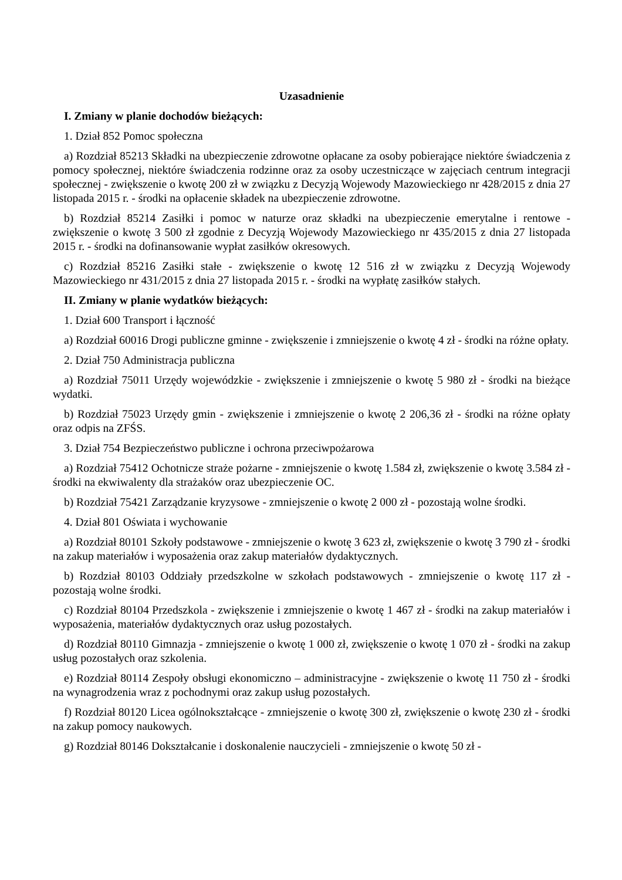Uzasadnienie
I. Zmiany w planie dochodów bieżących:
1. Dział 852 Pomoc społeczna
a) Rozdział 85213 Składki na ubezpieczenie zdrowotne opłacane za osoby pobierające niektóre świadczenia z pomocy społecznej, niektóre świadczenia rodzinne oraz za osoby uczestniczące w zajęciach centrum integracji społecznej - zwiększenie o kwotę 200 zł w związku z Decyzją Wojewody Mazowieckiego nr 428/2015 z dnia 27 listopada 2015 r. - środki na opłacenie składek na ubezpieczenie zdrowotne.
b) Rozdział 85214 Zasiłki i pomoc w naturze oraz składki na ubezpieczenie emerytalne i rentowe - zwiększenie o kwotę 3 500 zł zgodnie z Decyzją Wojewody Mazowieckiego nr 435/2015 z dnia 27 listopada 2015 r. - środki na dofinansowanie wypłat zasiłków okresowych.
c) Rozdział 85216 Zasiłki stałe - zwiększenie o kwotę 12 516 zł w związku z Decyzją Wojewody Mazowieckiego nr 431/2015 z dnia 27 listopada 2015 r. - środki na wypłatę zasiłków stałych.
II. Zmiany w planie wydatków bieżących:
1. Dział 600 Transport i łączność
a) Rozdział 60016 Drogi publiczne gminne - zwiększenie i zmniejszenie o kwotę 4 zł - środki na różne opłaty.
2. Dział 750 Administracja publiczna
a) Rozdział 75011 Urzędy wojewódzkie - zwiększenie i zmniejszenie o kwotę 5 980 zł - środki na bieżące wydatki.
b) Rozdział 75023 Urzędy gmin - zwiększenie i zmniejszenie o kwotę 2 206,36 zł - środki na różne opłaty oraz odpis na ZFŚS.
3. Dział 754 Bezpieczeństwo publiczne i ochrona przeciwpożarowa
a) Rozdział 75412 Ochotnicze straże pożarne - zmniejszenie o kwotę 1.584 zł, zwiększenie o kwotę 3.584 zł - środki na ekwiwalenty dla strażaków oraz ubezpieczenie OC.
b) Rozdział 75421 Zarządzanie kryzysowe - zmniejszenie o kwotę 2 000 zł - pozostają wolne środki.
4. Dział 801 Oświata i wychowanie
a) Rozdział 80101 Szkoły podstawowe - zmniejszenie o kwotę 3 623 zł, zwiększenie o kwotę 3 790 zł - środki na zakup materiałów i wyposażenia oraz zakup materiałów dydaktycznych.
b) Rozdział 80103 Oddziały przedszkolne w szkołach podstawowych - zmniejszenie o kwotę 117 zł - pozostają wolne środki.
c) Rozdział 80104 Przedszkola - zwiększenie i zmniejszenie o kwotę 1 467 zł - środki na zakup materiałów i wyposażenia, materiałów dydaktycznych oraz usług pozostałych.
d) Rozdział 80110 Gimnazja - zmniejszenie o kwotę 1 000 zł, zwiększenie o kwotę 1 070 zł - środki na zakup usług pozostałych oraz szkolenia.
e) Rozdział 80114 Zespoły obsługi ekonomiczno – administracyjne - zwiększenie o kwotę 11 750 zł - środki na wynagrodzenia wraz z pochodnymi oraz zakup usług pozostałych.
f) Rozdział 80120 Licea ogólnokształcące - zmniejszenie o kwotę 300 zł, zwiększenie o kwotę 230 zł - środki na zakup pomocy naukowych.
g) Rozdział 80146 Dokształcanie i doskonalenie nauczycieli - zmniejszenie o kwotę 50 zł -